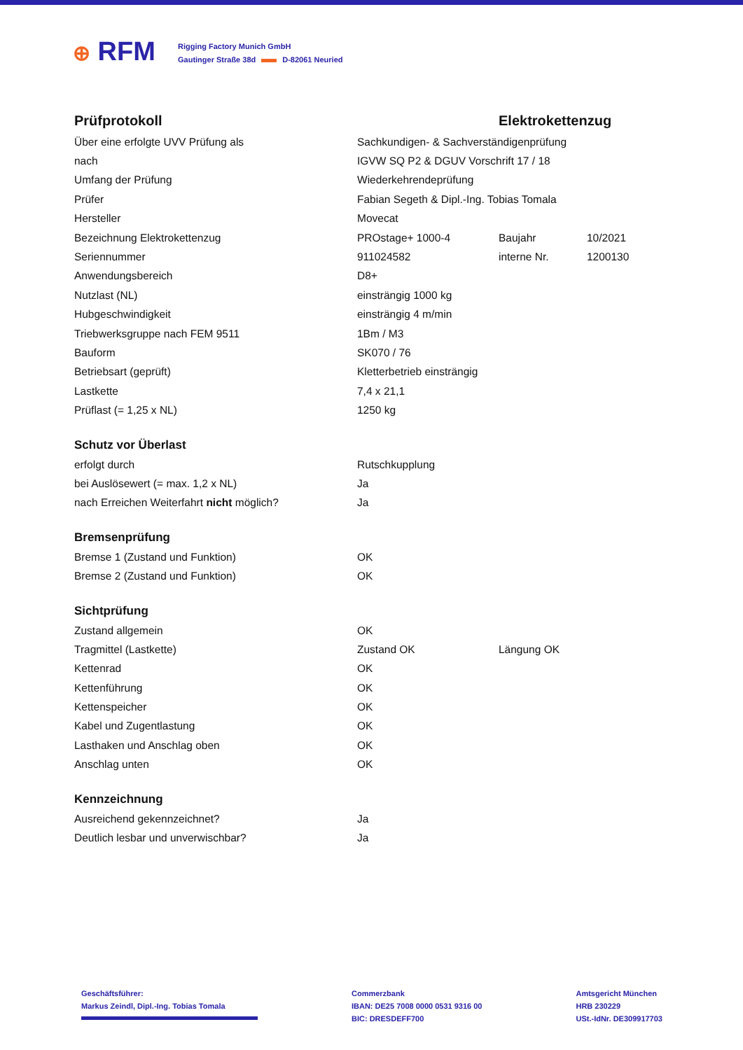⊕ RFM
Rigging Factory Munich GmbH
Gautinger Straße 38d D-82061 Neuried
| Prüfprotokoll | Elektrokettenzug | | |
| Über eine erfolgte UVV Prüfung als | Sachkundigen- & Sachverständigenprüfung | | |
| nach | IGVW SQ P2 & DGUV Vorschrift 17 / 18 | | |
| Umfang der Prüfung | Wiederkehrendeprüfung | | |
| Prüfer | Fabian Segeth & Dipl.-Ing. Tobias Tomala | | |
| Hersteller | Movecat | | |
| Bezeichnung Elektrokettenzug | PROstage+ 1000-4 | Baujahr | 10/2021 |
| Seriennummer | 911024582 | interne Nr. | 1200130 |
| Anwendungsbereich | D8+ | | |
| Nutzlast (NL) | einsträngig 1000 kg | | |
| Hubgeschwindigkeit | einsträngig 4 m/min | | |
| Triebwerksgruppe nach FEM 9511 | 1Bm / M3 | | |
| Bauform | SK070 / 76 | | |
| Betriebsart (geprüft) | Kletterbetrieb einsträngig | | |
| Lastkette | 7,4 x 21,1 | | |
| Prüflast (= 1,25 x NL) | 1250 kg | | |
| Schutz vor Überlast | | | |
| erfolgt durch | Rutschkupplung | | |
| bei Auslösewert (= max. 1,2 x NL) | Ja | | |
| nach Erreichen Weiterfahrt nicht möglich? | Ja | | |
| Bremsenprüfung | | | |
| Bremse 1 (Zustand und Funktion) | OK | | |
| Bremse 2 (Zustand und Funktion) | OK | | |
| Sichtprüfung | | | |
| Zustand allgemein | OK | | |
| Tragmittel (Lastkette) | Zustand OK | Längung OK | |
| Kettenrad | OK | | |
| Kettenführung | OK | | |
| Kettenspeicher | OK | | |
| Kabel und Zugentlastung | OK | | |
| Lasthaken und Anschlag oben | OK | | |
| Anschlag unten | OK | | |
| Kennzeichnung | | | |
| Ausreichend gekennzeichnet? | Ja | | |
| Deutlich lesbar und unverwischbar? | Ja | | |
Geschäftsführer:
Markus Zeindl, Dipl.-Ing. Tobias Tomala
Commerzbank
IBAN: DE25 7008 0000 0531 9316 00
BIC: DRESDEFF700
Amtsgericht München
HRB 230229
USt.-IdNr. DE309917703